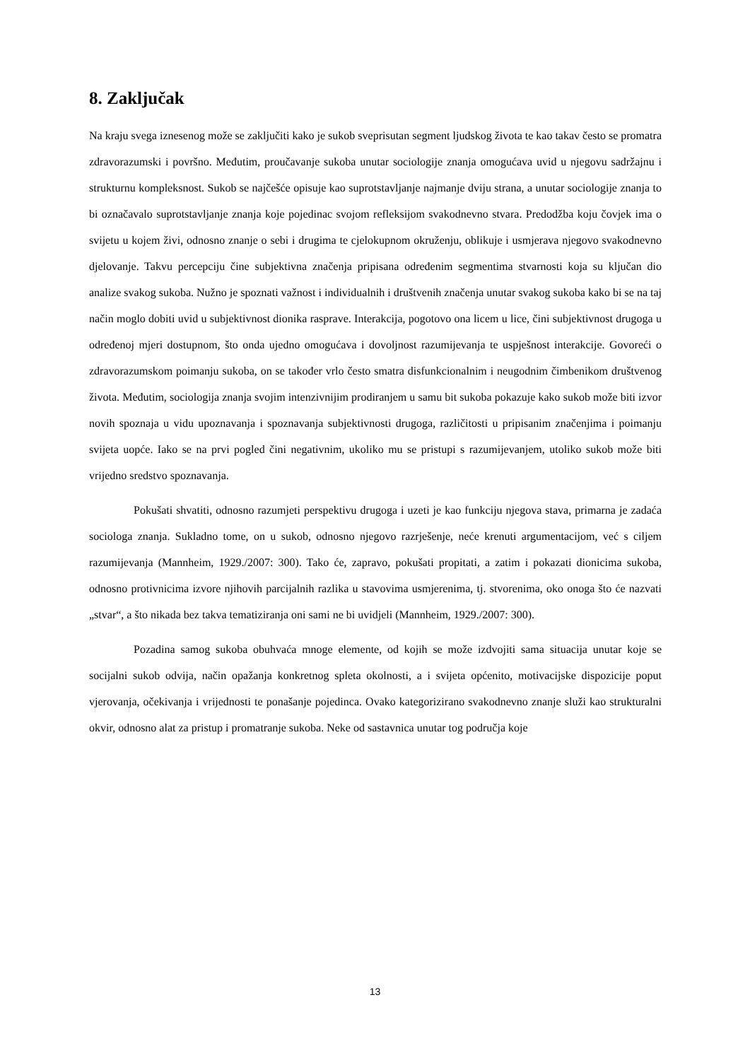8. Zaključak
Na kraju svega iznesenog može se zaključiti kako je sukob sveprisutan segment ljudskog života te kao takav često se promatra zdravorazumski i površno. Međutim, proučavanje sukoba unutar sociologije znanja omogućava uvid u njegovu sadržajnu i strukturnu kompleksnost. Sukob se najčešće opisuje kao suprotstavljanje najmanje dviju strana, a unutar sociologije znanja to bi označavalo suprotstavljanje znanja koje pojedinac svojom refleksijom svakodnevno stvara. Predodžba koju čovjek ima o svijetu u kojem živi, odnosno znanje o sebi i drugima te cjelokupnom okruženju, oblikuje i usmjerava njegovo svakodnevno djelovanje. Takvu percepciju čine subjektivna značenja pripisana određenim segmentima stvarnosti koja su ključan dio analize svakog sukoba. Nužno je spoznati važnost i individualnih i društvenih značenja unutar svakog sukoba kako bi se na taj način moglo dobiti uvid u subjektivnost dionika rasprave. Interakcija, pogotovo ona licem u lice, čini subjektivnost drugoga u određenoj mjeri dostupnom, što onda ujedno omogućava i dovoljnost razumijevanja te uspješnost interakcije. Govoreći o zdravorazumskom poimanju sukoba, on se također vrlo često smatra disfunkcionalnim i neugodnim čimbenikom društvenog života. Međutim, sociologija znanja svojim intenzivnijim prodiranjem u samu bit sukoba pokazuje kako sukob može biti izvor novih spoznaja u vidu upoznavanja i spoznavanja subjektivnosti drugoga, različitosti u pripisanim značenjima i poimanju svijeta uopće. Iako se na prvi pogled čini negativnim, ukoliko mu se pristupi s razumijevanjem, utoliko sukob može biti vrijedno sredstvo spoznavanja.
Pokušati shvatiti, odnosno razumjeti perspektivu drugoga i uzeti je kao funkciju njegova stava, primarna je zadaća sociologa znanja. Sukladno tome, on u sukob, odnosno njegovo razrješenje, neće krenuti argumentacijom, već s ciljem razumijevanja (Mannheim, 1929./2007: 300). Tako će, zapravo, pokušati propitati, a zatim i pokazati dionicima sukoba, odnosno protivnicima izvore njihovih parcijalnih razlika u stavovima usmjerenima, tj. stvorenima, oko onoga što će nazvati „stvar“, a što nikada bez takva tematiziranja oni sami ne bi uvidjeli (Mannheim, 1929./2007: 300).
Pozadina samog sukoba obuhvaća mnoge elemente, od kojih se može izdvojiti sama situacija unutar koje se socijalni sukob odvija, način opažanja konkretnog spleta okolnosti, a i svijeta općenito, motivacijske dispozicije poput vjerovanja, očekivanja i vrijednosti te ponašanje pojedinca. Ovako kategorizirano svakodnevno znanje služi kao strukturalni okvir, odnosno alat za pristup i promatranje sukoba. Neke od sastavnica unutar tog područja koje
13